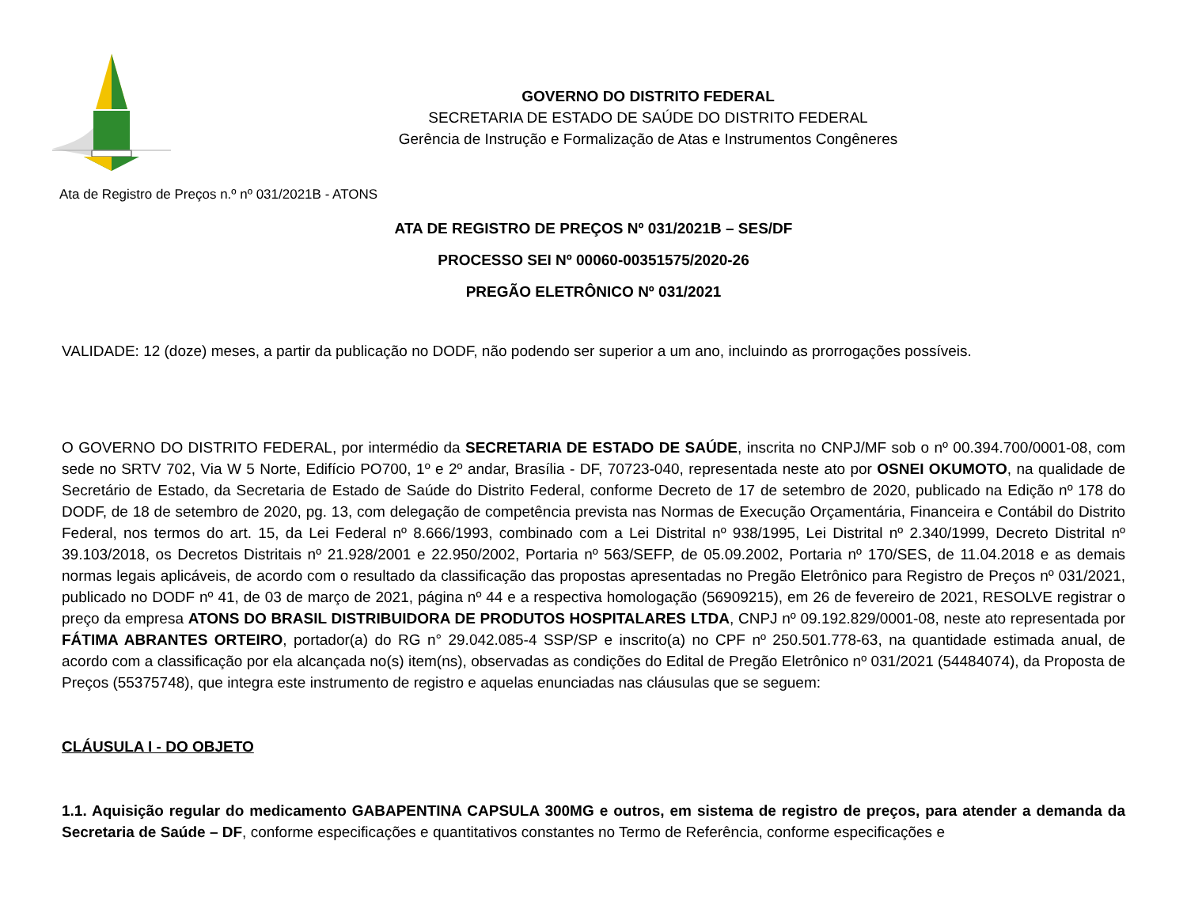GOVERNO DO DISTRITO FEDERAL
SECRETARIA DE ESTADO DE SAÚDE DO DISTRITO FEDERAL
Gerência de Instrução e Formalização de Atas e Instrumentos Congêneres
Ata de Registro de Preços n.º nº 031/2021B - ATONS
ATA DE REGISTRO DE PREÇOS Nº 031/2021B – SES/DF
PROCESSO SEI Nº 00060-00351575/2020-26
PREGÃO ELETRÔNICO Nº 031/2021
VALIDADE: 12 (doze) meses, a partir da publicação no DODF, não podendo ser superior a um ano, incluindo as prorrogações possíveis.
O GOVERNO DO DISTRITO FEDERAL, por intermédio da SECRETARIA DE ESTADO DE SAÚDE, inscrita no CNPJ/MF sob o nº 00.394.700/0001-08, com sede no SRTV 702, Via W 5 Norte, Edifício PO700, 1º e 2º andar, Brasília - DF, 70723-040, representada neste ato por OSNEI OKUMOTO, na qualidade de Secretário de Estado, da Secretaria de Estado de Saúde do Distrito Federal, conforme Decreto de 17 de setembro de 2020, publicado na Edição nº 178 do DODF, de 18 de setembro de 2020, pg. 13, com delegação de competência prevista nas Normas de Execução Orçamentária, Financeira e Contábil do Distrito Federal, nos termos do art. 15, da Lei Federal nº 8.666/1993, combinado com a Lei Distrital nº 938/1995, Lei Distrital nº 2.340/1999, Decreto Distrital nº 39.103/2018, os Decretos Distritais nº 21.928/2001 e 22.950/2002, Portaria nº 563/SEFP, de 05.09.2002, Portaria nº 170/SES, de 11.04.2018 e as demais normas legais aplicáveis, de acordo com o resultado da classificação das propostas apresentadas no Pregão Eletrônico para Registro de Preços nº 031/2021, publicado no DODF nº 41, de 03 de março de 2021, página nº 44 e a respectiva homologação (56909215), em 26 de fevereiro de 2021, RESOLVE registrar o preço da empresa ATONS DO BRASIL DISTRIBUIDORA DE PRODUTOS HOSPITALARES LTDA, CNPJ nº 09.192.829/0001-08, neste ato representada por FÁTIMA ABRANTES ORTEIRO, portador(a) do RG n° 29.042.085-4 SSP/SP e inscrito(a) no CPF nº 250.501.778-63, na quantidade estimada anual, de acordo com a classificação por ela alcançada no(s) item(ns), observadas as condições do Edital de Pregão Eletrônico nº 031/2021 (54484074), da Proposta de Preços (55375748), que integra este instrumento de registro e aquelas enunciadas nas cláusulas que se seguem:
CLÁUSULA I - DO OBJETO
1.1. Aquisição regular do medicamento GABAPENTINA CAPSULA 300MG e outros, em sistema de registro de preços, para atender a demanda da Secretaria de Saúde – DF, conforme especificações e quantitativos constantes no Termo de Referência, conforme especificações e